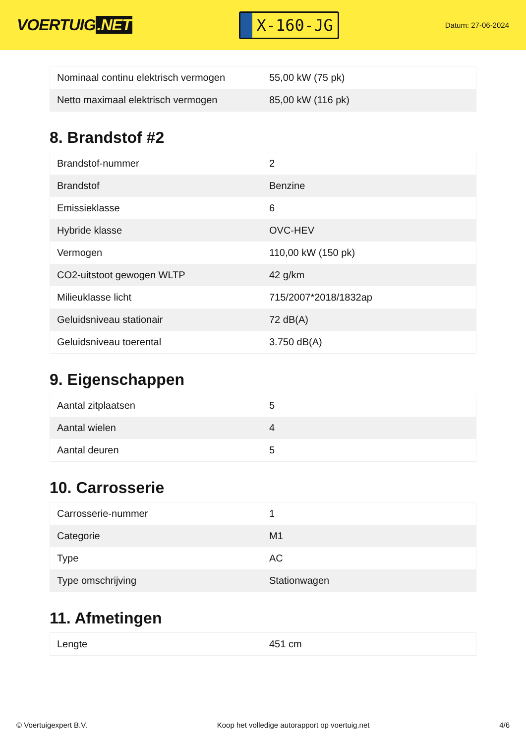VOERTUIG.NET
X-160-JG
Datum: 27-06-2024
| Nominaal continu elektrisch vermogen | 55,00 kW (75 pk) |
| Netto maximaal elektrisch vermogen | 85,00 kW (116 pk) |
8. Brandstof #2
| Brandstof-nummer | 2 |
| Brandstof | Benzine |
| Emissieklasse | 6 |
| Hybride klasse | OVC-HEV |
| Vermogen | 110,00 kW (150 pk) |
| CO2-uitstoot gewogen WLTP | 42 g/km |
| Milieuklasse licht | 715/2007*2018/1832ap |
| Geluidsniveau stationair | 72 dB(A) |
| Geluidsniveau toerental | 3.750 dB(A) |
9. Eigenschappen
| Aantal zitplaatsen | 5 |
| Aantal wielen | 4 |
| Aantal deuren | 5 |
10. Carrosserie
| Carrosserie-nummer | 1 |
| Categorie | M1 |
| Type | AC |
| Type omschrijving | Stationwagen |
11. Afmetingen
| Lengte | 451 cm |
© Voertuigexpert B.V. Koop het volledige autorapport op voertuig.net 4/6